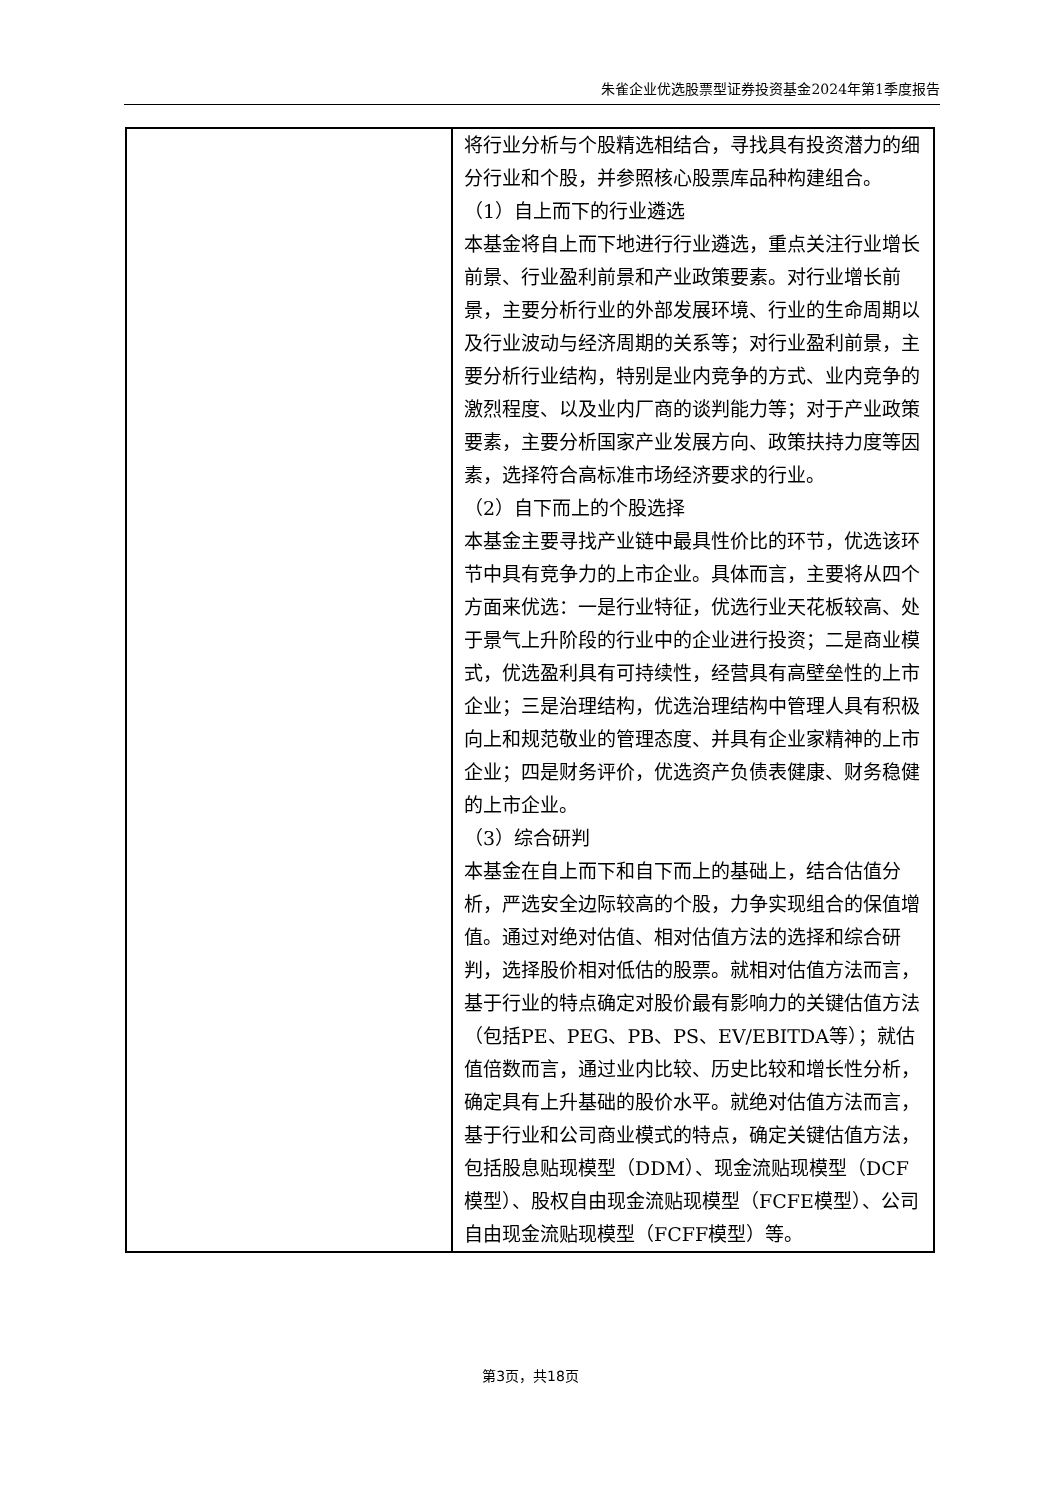朱雀企业优选股票型证券投资基金2024年第1季度报告
| | 将行业分析与个股精选相结合，寻找具有投资潜力的细分行业和个股，并参照核心股票库品种构建组合。 （1）自上而下的行业遴选 本基金将自上而下地进行行业遴选，重点关注行业增长前景、行业盈利前景和产业政策要素。对行业增长前景，主要分析行业的外部发展环境、行业的生命周期以及行业波动与经济周期的关系等；对行业盈利前景，主要分析行业结构，特别是业内竞争的方式、业内竞争的激烈程度、以及业内厂商的谈判能力等；对于产业政策要素，主要分析国家产业发展方向、政策扶持力度等因素，选择符合高标准市场经济要求的行业。 （2）自下而上的个股选择 本基金主要寻找产业链中最具性价比的环节，优选该环节中具有竞争力的上市企业。具体而言，主要将从四个方面来优选：一是行业特征，优选行业天花板较高、处于景气上升阶段的行业中的企业进行投资；二是商业模式，优选盈利具有可持续性，经营具有高壁垒性的上市企业；三是治理结构，优选治理结构中管理人具有积极向上和规范敬业的管理态度、并具有企业家精神的上市企业；四是财务评价，优选资产负债表健康、财务稳健的上市企业。 （3）综合研判 本基金在自上而下和自下而上的基础上，结合估值分析，严选安全边际较高的个股，力争实现组合的保值增值。通过对绝对估值、相对估值方法的选择和综合研判，选择股价相对低估的股票。就相对估值方法而言，基于行业的特点确定对股价最有影响力的关键估值方法（包括PE、PEG、PB、PS、EV/EBITDA等）；就估值倍数而言，通过业内比较、历史比较和增长性分析，确定具有上升基础的股价水平。就绝对估值方法而言，基于行业和公司商业模式的特点，确定关键估值方法，包括股息贴现模型（DDM）、现金流贴现模型（DCF模型）、股权自由现金流贴现模型（FCFE模型）、公司自由现金流贴现模型（FCFF模型）等。 |
第3页，共18页